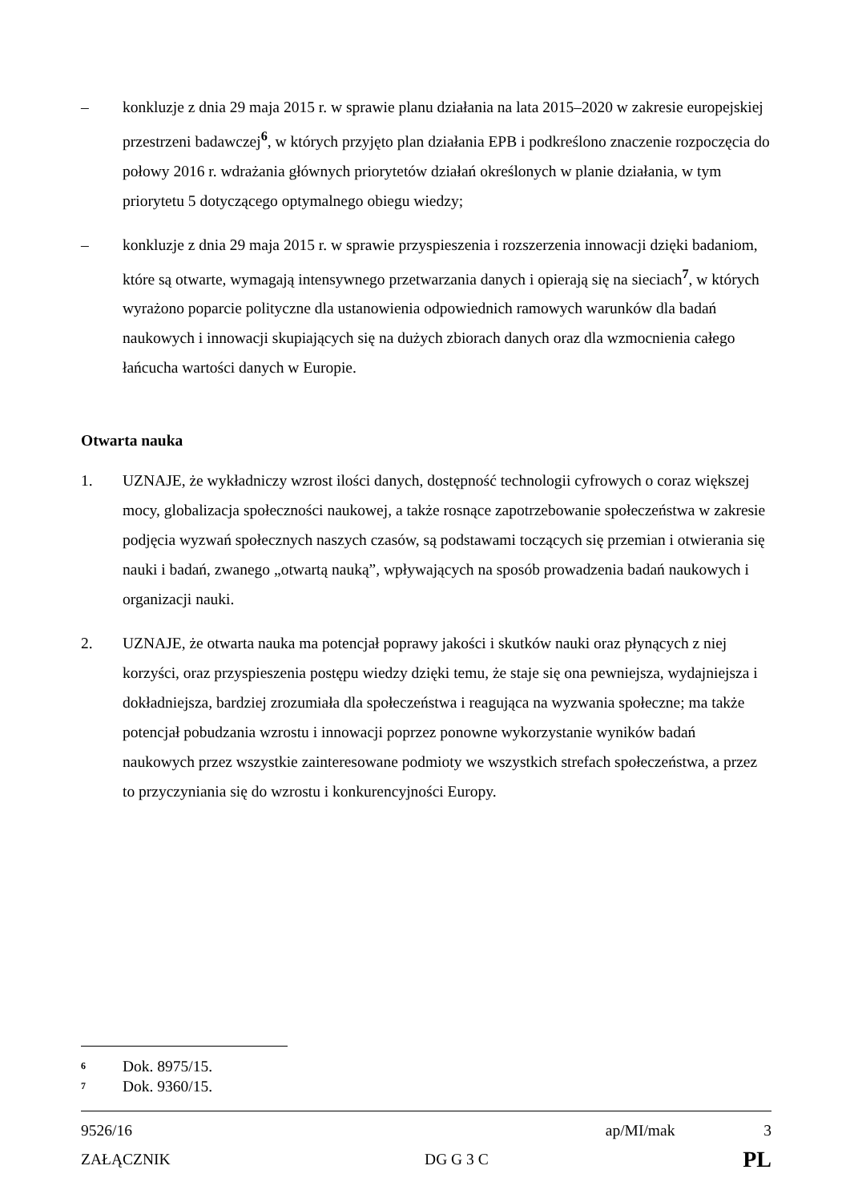– konkluzje z dnia 29 maja 2015 r. w sprawie planu działania na lata 2015–2020 w zakresie europejskiej przestrzeni badawczej<sup>6</sup>, w których przyjęto plan działania EPB i podkreślono znaczenie rozpoczęcia do połowy 2016 r. wdrażania głównych priorytetów działań określonych w planie działania, w tym priorytetu 5 dotyczącego optymalnego obiegu wiedzy;
– konkluzje z dnia 29 maja 2015 r. w sprawie przyspieszenia i rozszerzenia innowacji dzięki badaniom, które są otwarte, wymagają intensywnego przetwarzania danych i opierają się na sieciach<sup>7</sup>, w których wyrażono poparcie polityczne dla ustanowienia odpowiednich ramowych warunków dla badań naukowych i innowacji skupiających się na dużych zbiorach danych oraz dla wzmocnienia całego łańcucha wartości danych w Europie.
Otwarta nauka
1. UZNAJE, że wykładniczy wzrost ilości danych, dostępność technologii cyfrowych o coraz większej mocy, globalizacja społeczności naukowej, a także rosnące zapotrzebowanie społeczeństwa w zakresie podjęcia wyzwań społecznych naszych czasów, są podstawami toczących się przemian i otwierania się nauki i badań, zwanego „otwartą nauką”, wpływających na sposób prowadzenia badań naukowych i organizacji nauki.
2. UZNAJE, że otwarta nauka ma potencjał poprawy jakości i skutków nauki oraz płynących z niej korzyści, oraz przyspieszenia postępu wiedzy dzięki temu, że staje się ona pewniejsza, wydajniejsza i dokładniejsza, bardziej zrozumiała dla społeczeństwa i reagująca na wyzwania społeczne; ma także potencjał pobudzania wzrostu i innowacji poprzez ponowne wykorzystanie wyników badań naukowych przez wszystkie zainteresowane podmioty we wszystkich strefach społeczeństwa, a przez to przyczyniania się do wzrostu i konkurencyjności Europy.
<sup>6</sup> Dok. 8975/15.
<sup>7</sup> Dok. 9360/15.
9526/16 ap/MI/mak 3
ZAŁĄCZNIK DG G 3 C PL